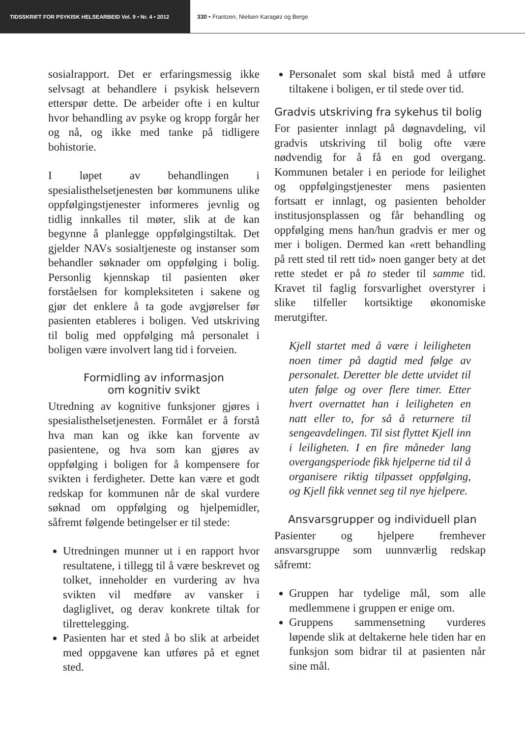TIDSSKRIFT FOR PSYKISK HELSEARBEID Vol. 9 • Nr. 4 • 2012 330 • Frantzen, Nielsen Karagøz og Berge
sosialrapport. Det er erfaringsmessig ikke selvsagt at behandlere i psykisk helsevern etterspør dette. De arbeider ofte i en kultur hvor behandling av psyke og kropp forgår her og nå, og ikke med tanke på tidligere bohistorie.
I løpet av behandlingen i spesialisthelsetjenesten bør kommunens ulike oppfølgingstjenester informeres jevnlig og tidlig innkalles til møter, slik at de kan begynne å planlegge oppfølgingstiltak. Det gjelder NAVs sosialtjeneste og instanser som behandler søknader om oppfølging i bolig. Personlig kjennskap til pasienten øker forståelsen for kompleksiteten i sakene og gjør det enklere å ta gode avgjørelser før pasienten etableres i boligen. Ved utskriving til bolig med oppfølging må personalet i boligen være involvert lang tid i forveien.
Formidling av informasjon
om kognitiv svikt
Utredning av kognitive funksjoner gjøres i spesialisthelsetjenesten. Formålet er å forstå hva man kan og ikke kan forvente av pasientene, og hva som kan gjøres av oppfølging i boligen for å kompensere for svikten i ferdigheter. Dette kan være et godt redskap for kommunen når de skal vurdere søknad om oppfølging og hjelpemidler, såfremt følgende betingelser er til stede:
Utredningen munner ut i en rapport hvor resultatene, i tillegg til å være beskrevet og tolket, inneholder en vurdering av hva svikten vil medføre av vansker i dagliglivet, og derav konkrete tiltak for tilrettelegging.
Pasienten har et sted å bo slik at arbeidet med oppgavene kan utføres på et egnet sted.
Personalet som skal bistå med å utføre tiltakene i boligen, er til stede over tid.
Gradvis utskriving fra sykehus til bolig
For pasienter innlagt på døgnavdeling, vil gradvis utskriving til bolig ofte være nødvendig for å få en god overgang. Kommunen betaler i en periode for leilighet og oppfølgingstjenester mens pasienten fortsatt er innlagt, og pasienten beholder institusjonsplassen og får behandling og oppfølging mens han/hun gradvis er mer og mer i boligen. Dermed kan «rett behandling på rett sted til rett tid» noen ganger bety at det rette stedet er på to steder til samme tid. Kravet til faglig forsvarlighet overstyrer i slike tilfeller kortsiktige økonomiske merutgifter.
Kjell startet med å være i leiligheten noen timer på dagtid med følge av personalet. Deretter ble dette utvidet til uten følge og over flere timer. Etter hvert overnattet han i leiligheten en natt eller to, for så å returnere til sengeavdelingen. Til sist flyttet Kjell inn i leiligheten. I en fire måneder lang overgangsperiode fikk hjelperne tid til å organisere riktig tilpasset oppfølging, og Kjell fikk vennet seg til nye hjelpere.
Ansvarsgrupper og individuell plan
Pasienter og hjelpere fremhever ansvarsgruppe som uunnværlig redskap såfremt:
Gruppen har tydelige mål, som alle medlemmene i gruppen er enige om.
Gruppens sammensetning vurderes løpende slik at deltakerne hele tiden har en funksjon som bidrar til at pasienten når sine mål.